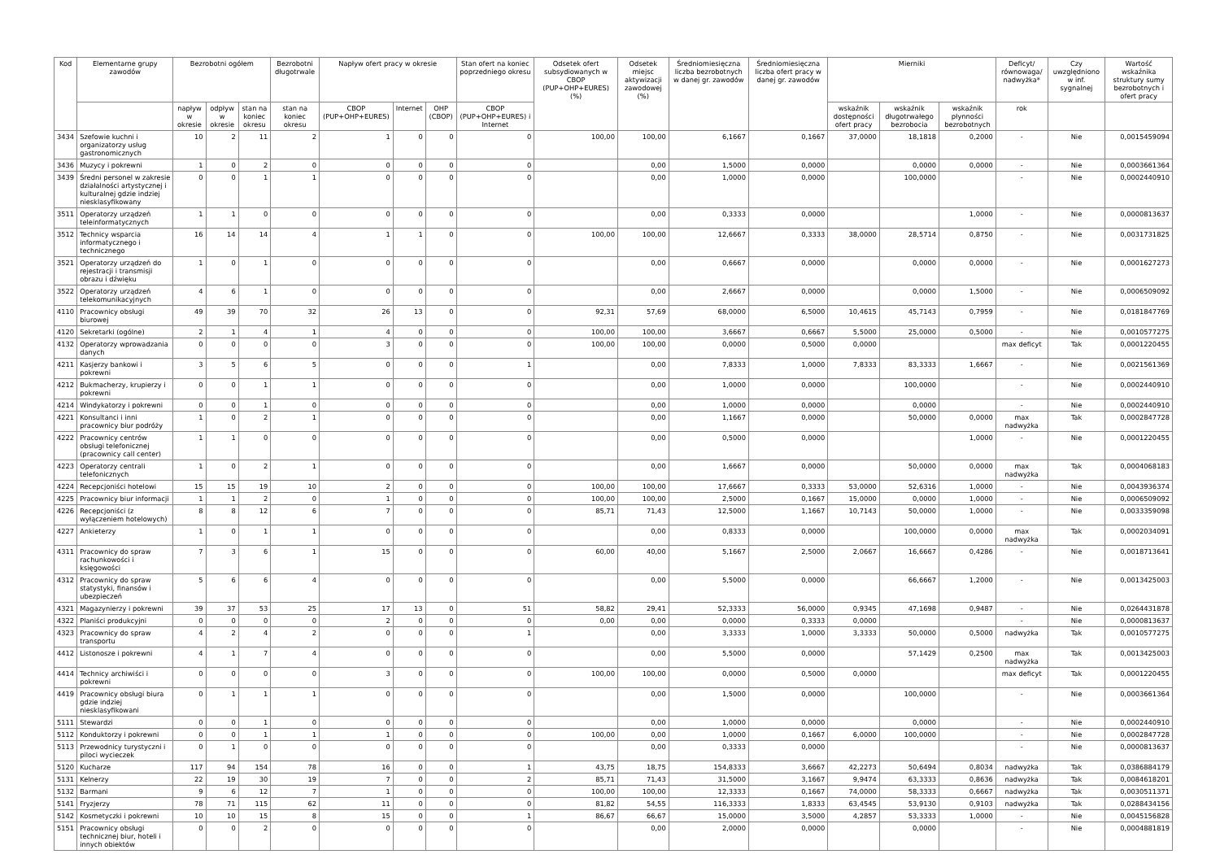| Kod | Elementarne grupy zawodów | Bezrobotni ogółem | | | Bezrobotni długotrwale | Napływ ofert pracy w okresie | | | Stan ofert na koniec poprzedniego okresu | Odsetek ofert subsydiowanych w CBOP (PUP+OHP+EURES) (%) | Odsetek miejsc aktywizacji zawodowej (%) | Średniomiesięczna liczba bezrobotnych w danej gr. zawodów | Średniomiesięczna liczba ofert pracy w danej gr. zawodów | Mierniki | | | Deficyt/ równowaga/ nadwyżka* | Czy uwzględniono w inf. sygnalnej | Wartość wskaźnika struktury sumy bezrobotnych i ofert pracy |
| --- | --- | --- | --- | --- | --- | --- | --- | --- | --- | --- | --- | --- | --- | --- | --- | --- | --- | --- | --- |
| | | napływ w okresie | odpływ w okresie | stan na koniec okresu | stan na koniec okresu | CBOP (PUP+OHP+EURES) | Internet | OHP (CBOP) | CBOP (PUP+OHP+EURES) i Internet | | | | | wskaźnik dostępności ofert pracy | wskaźnik długotrwałego bezrobocia | wskaźnik płynności bezrobotnych | rok | | |
| 3434 | Szefowie kuchni i organizatorzy usług gastronomicznych | 10 | 2 | 11 | 2 | 1 | 0 | 0 | 0 | 100,00 | 100,00 | 6,1667 | 0,1667 | 37,0000 | 18,1818 | 0,2000 | - | Nie | 0,0015459094 |
| 3436 | Muzycy i pokrewni | 1 | 0 | 2 | 0 | 0 | 0 | 0 | 0 | | 0,00 | 1,5000 | 0,0000 | | 0,0000 | 0,0000 | - | Nie | 0,0003661364 |
| 3439 | Średni personel w zakresie działalności artystycznej i kulturalnej gdzie indziej niesklasyfikowany | 0 | 0 | 1 | 1 | 0 | 0 | 0 | 0 | | 0,00 | 1,0000 | 0,0000 | | 100,0000 | | - | Nie | 0,0002440910 |
| 3511 | Operatorzy urządzeń teleinformatycznych | 1 | 1 | 0 | 0 | 0 | 0 | 0 | 0 | | 0,00 | 0,3333 | 0,0000 | | | 1,0000 | - | Nie | 0,0000813637 |
| 3512 | Technicy wsparcia informatycznego i technicznego | 16 | 14 | 14 | 4 | 1 | 1 | 0 | 0 | 100,00 | 100,00 | 12,6667 | 0,3333 | 38,0000 | 28,5714 | 0,8750 | - | Nie | 0,0031731825 |
| 3521 | Operatorzy urządzeń do rejestracji i transmisji obrazu i dźwięku | 1 | 0 | 1 | 0 | 0 | 0 | 0 | 0 | | 0,00 | 0,6667 | 0,0000 | | 0,0000 | 0,0000 | - | Nie | 0,0001627273 |
| 3522 | Operatorzy urządzeń telekomunikacyjnych | 4 | 6 | 1 | 0 | 0 | 0 | 0 | 0 | | 0,00 | 2,6667 | 0,0000 | | 0,0000 | 1,5000 | - | Nie | 0,0006509092 |
| 4110 | Pracownicy obsługi biurowej | 49 | 39 | 70 | 32 | 26 | 13 | 0 | 0 | 92,31 | 57,69 | 68,0000 | 6,5000 | 10,4615 | 45,7143 | 0,7959 | - | Nie | 0,0181847769 |
| 4120 | Sekretarki (ogólne) | 2 | 1 | 4 | 1 | 4 | 0 | 0 | 0 | 100,00 | 100,00 | 3,6667 | 0,6667 | 5,5000 | 25,0000 | 0,5000 | - | Nie | 0,0010577275 |
| 4132 | Operatorzy wprowadzania danych | 0 | 0 | 0 | 0 | 3 | 0 | 0 | 0 | 100,00 | 100,00 | 0,0000 | 0,5000 | 0,0000 | | | max deficyt | Tak | 0,0001220455 |
| 4211 | Kasjerzy bankowi i pokrewni | 3 | 5 | 6 | 5 | 0 | 0 | 0 | 1 | | 0,00 | 7,8333 | 1,0000 | 7,8333 | 83,3333 | 1,6667 | - | Nie | 0,0021561369 |
| 4212 | Bukmacherzy, krupierzy i pokrewni | 0 | 0 | 1 | 1 | 0 | 0 | 0 | 0 | | 0,00 | 1,0000 | 0,0000 | | 100,0000 | | - | Nie | 0,0002440910 |
| 4214 | Windykatorzy i pokrewni | 0 | 0 | 1 | 0 | 0 | 0 | 0 | 0 | | 0,00 | 1,0000 | 0,0000 | | 0,0000 | | - | Nie | 0,0002440910 |
| 4221 | Konsultanci i inni pracownicy biur podróży | 1 | 0 | 2 | 1 | 0 | 0 | 0 | 0 | | 0,00 | 1,1667 | 0,0000 | | 50,0000 | 0,0000 | max nadwyżka | Tak | 0,0002847728 |
| 4222 | Pracownicy centrów obsługi telefonicznej (pracownicy call center) | 1 | 1 | 0 | 0 | 0 | 0 | 0 | 0 | | 0,00 | 0,5000 | 0,0000 | | | 1,0000 | - | Nie | 0,0001220455 |
| 4223 | Operatorzy centrali telefonicznych | 1 | 0 | 2 | 1 | 0 | 0 | 0 | 0 | | 0,00 | 1,6667 | 0,0000 | | 50,0000 | 0,0000 | max nadwyżka | Tak | 0,0004068183 |
| 4224 | Recepcjoniści hotelowi | 15 | 15 | 19 | 10 | 2 | 0 | 0 | 0 | 100,00 | 100,00 | 17,6667 | 0,3333 | 53,0000 | 52,6316 | 1,0000 | - | Nie | 0,0043936374 |
| 4225 | Pracownicy biur informacji | 1 | 1 | 2 | 0 | 1 | 0 | 0 | 0 | 100,00 | 100,00 | 2,5000 | 0,1667 | 15,0000 | 0,0000 | 1,0000 | - | Nie | 0,0006509092 |
| 4226 | Recepcjoniści (z wyłączeniem hotelowych) | 8 | 8 | 12 | 6 | 7 | 0 | 0 | 0 | 85,71 | 71,43 | 12,5000 | 1,1667 | 10,7143 | 50,0000 | 1,0000 | - | Nie | 0,0033359098 |
| 4227 | Ankieterzy | 1 | 0 | 1 | 1 | 0 | 0 | 0 | 0 | | 0,00 | 0,8333 | 0,0000 | | 100,0000 | 0,0000 | max nadwyżka | Tak | 0,0002034091 |
| 4311 | Pracownicy do spraw rachunkowości i księgowości | 7 | 3 | 6 | 1 | 15 | 0 | 0 | 0 | 60,00 | 40,00 | 5,1667 | 2,5000 | 2,0667 | 16,6667 | 0,4286 | - | Nie | 0,0018713641 |
| 4312 | Pracownicy do spraw statystyki, finansów i ubezpieczeń | 5 | 6 | 6 | 4 | 0 | 0 | 0 | 0 | | 0,00 | 5,5000 | 0,0000 | | 66,6667 | 1,2000 | - | Nie | 0,0013425003 |
| 4321 | Magazynierzy i pokrewni | 39 | 37 | 53 | 25 | 17 | 13 | 0 | 51 | 58,82 | 29,41 | 52,3333 | 56,0000 | 0,9345 | 47,1698 | 0,9487 | - | Nie | 0,0264431878 |
| 4322 | Planiści produkcyjni | 0 | 0 | 0 | 0 | 2 | 0 | 0 | 0 | 0,00 | 0,00 | 0,0000 | 0,3333 | 0,0000 | | | - | Nie | 0,0000813637 |
| 4323 | Pracownicy do spraw transportu | 4 | 2 | 4 | 2 | 0 | 0 | 0 | 1 | | 0,00 | 3,3333 | 1,0000 | 3,3333 | 50,0000 | 0,5000 | nadwyżka | Tak | 0,0010577275 |
| 4412 | Listonosze i pokrewni | 4 | 1 | 7 | 4 | 0 | 0 | 0 | 0 | | 0,00 | 5,5000 | 0,0000 | | 57,1429 | 0,2500 | max nadwyżka | Tak | 0,0013425003 |
| 4414 | Technicy archiwiści i pokrewni | 0 | 0 | 0 | 0 | 3 | 0 | 0 | 0 | 100,00 | 100,00 | 0,0000 | 0,5000 | 0,0000 | | | max deficyt | Tak | 0,0001220455 |
| 4419 | Pracownicy obsługi biura gdzie indziej niesklasyfikowani | 0 | 1 | 1 | 1 | 0 | 0 | 0 | 0 | | 0,00 | 1,5000 | 0,0000 | | 100,0000 | | - | Nie | 0,0003661364 |
| 5111 | Stewardzi | 0 | 0 | 1 | 0 | 0 | 0 | 0 | 0 | | 0,00 | 1,0000 | 0,0000 | | 0,0000 | | - | Nie | 0,0002440910 |
| 5112 | Konduktorzy i pokrewni | 0 | 0 | 1 | 1 | 1 | 0 | 0 | 0 | 100,00 | 0,00 | 1,0000 | 0,1667 | 6,0000 | 100,0000 | | - | Nie | 0,0002847728 |
| 5113 | Przewodnicy turystyczni i piloci wycieczek | 0 | 1 | 0 | 0 | 0 | 0 | 0 | 0 | | 0,00 | 0,3333 | 0,0000 | | | | - | Nie | 0,0000813637 |
| 5120 | Kucharze | 117 | 94 | 154 | 78 | 16 | 0 | 0 | 1 | 43,75 | 18,75 | 154,8333 | 3,6667 | 42,2273 | 50,6494 | 0,8034 | nadwyżka | Tak | 0,0386884179 |
| 5131 | Kelnerzy | 22 | 19 | 30 | 19 | 7 | 0 | 0 | 2 | 85,71 | 71,43 | 31,5000 | 3,1667 | 9,9474 | 63,3333 | 0,8636 | nadwyżka | Tak | 0,0084618201 |
| 5132 | Barmani | 9 | 6 | 12 | 7 | 1 | 0 | 0 | 0 | 100,00 | 100,00 | 12,3333 | 0,1667 | 74,0000 | 58,3333 | 0,6667 | nadwyżka | Tak | 0,0030511371 |
| 5141 | Fryzjerzy | 78 | 71 | 115 | 62 | 11 | 0 | 0 | 0 | 81,82 | 54,55 | 116,3333 | 1,8333 | 63,4545 | 53,9130 | 0,9103 | nadwyżka | Tak | 0,0288434156 |
| 5142 | Kosmetyczki i pokrewni | 10 | 10 | 15 | 8 | 15 | 0 | 0 | 1 | 86,67 | 66,67 | 15,0000 | 3,5000 | 4,2857 | 53,3333 | 1,0000 | - | Nie | 0,0045156828 |
| 5151 | Pracownicy obsługi technicznej biur, hoteli i innych obiektów | 0 | 0 | 2 | 0 | 0 | 0 | 0 | 0 | | 0,00 | 2,0000 | 0,0000 | | 0,0000 | | - | Nie | 0,0004881819 |